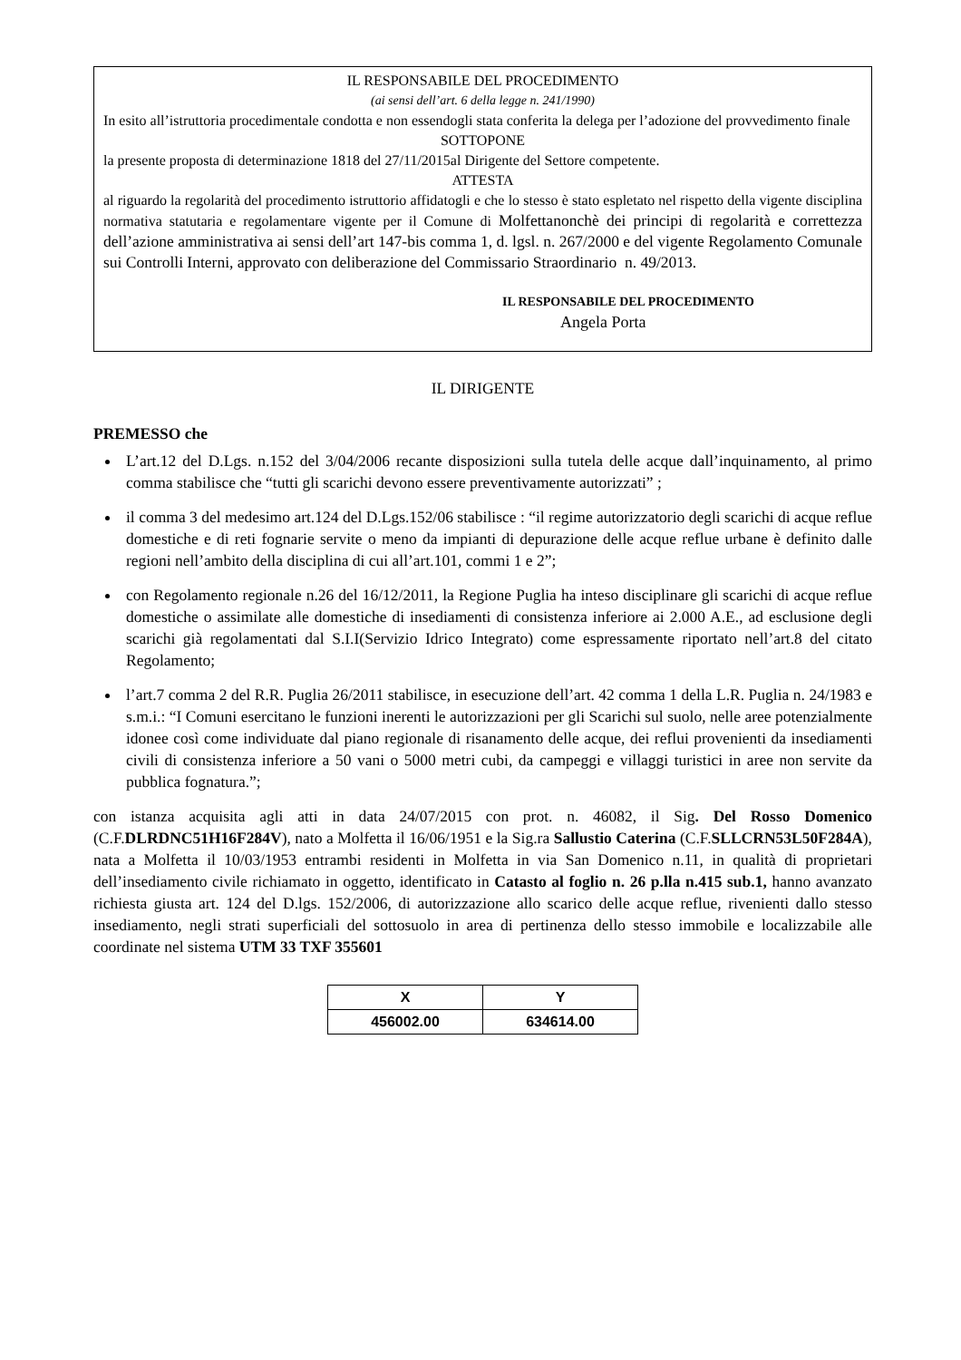IL RESPONSABILE DEL PROCEDIMENTO
(ai sensi dell’art. 6 della legge n. 241/1990)
In esito all’istruttoria procedimentale condotta e non essendogli stata conferita la delega per l’adozione del provvedimento finale
SOTTOPONE
la presente proposta di determinazione 1818 del 27/11/2015al Dirigente del Settore competente.
ATTESTA
al riguardo la regolarità del procedimento istruttorio affidatogli e che lo stesso è stato espletato nel rispetto della vigente disciplina normativa statutaria e regolamentare vigente per il Comune di Molfettanonchè dei principi di regolarità e correttezza dell’azione amministrativa ai sensi dell’art 147-bis comma 1, d. lgsl. n. 267/2000 e del vigente Regolamento Comunale sui Controlli Interni, approvato con deliberazione del Commissario Straordinario n. 49/2013.
IL RESPONSABILE DEL PROCEDIMENTO
Angela Porta
IL DIRIGENTE
PREMESSO che
L’art.12 del D.Lgs. n.152 del 3/04/2006 recante disposizioni sulla tutela delle acque dall’inquinamento, al primo comma stabilisce che “tutti gli scarichi devono essere preventivamente autorizzati” ;
il comma 3 del medesimo art.124 del D.Lgs.152/06 stabilisce : “il regime autorizzatorio degli scarichi di acque reflue domestiche e di reti fognarie servite o meno da impianti di depurazione delle acque reflue urbane è definito dalle regioni nell’ambito della disciplina di cui all’art.101, commi 1 e 2”;
con Regolamento regionale n.26 del 16/12/2011, la Regione Puglia ha inteso disciplinare gli scarichi di acque reflue domestiche o assimilate alle domestiche di insediamenti di consistenza inferiore ai 2.000 A.E., ad esclusione degli scarichi già regolamentati dal S.I.I(Servizio Idrico Integrato) come espressamente riportato nell’art.8 del citato Regolamento;
l’art.7 comma 2 del R.R. Puglia 26/2011 stabilisce, in esecuzione dell’art. 42 comma 1 della L.R. Puglia n. 24/1983 e s.m.i.: “I Comuni esercitano le funzioni inerenti le autorizzazioni per gli Scarichi sul suolo, nelle aree potenzialmente idonee così come individuate dal piano regionale di risanamento delle acque, dei reflui provenienti da insediamenti civili di consistenza inferiore a 50 vani o 5000 metri cubi, da campeggi e villaggi turistici in aree non servite da pubblica fognatura.”;
con istanza acquisita agli atti in data 24/07/2015 con prot. n. 46082, il Sig. Del Rosso Domenico (C.F.DLRDNC51H16F284V), nato a Molfetta il 16/06/1951 e la Sig.ra Sallustio Caterina (C.F.SLLCRN53L50F284A), nata a Molfetta il 10/03/1953 entrambi residenti in Molfetta in via San Domenico n.11, in qualità di proprietari dell’insediamento civile richiamato in oggetto, identificato in Catasto al foglio n. 26 p.lla n.415 sub.1, hanno avanzato richiesta giusta art. 124 del D.lgs. 152/2006, di autorizzazione allo scarico delle acque reflue, rivenienti dallo stesso insediamento, negli strati superficiali del sottosuolo in area di pertinenza dello stesso immobile e localizzabile alle coordinate nel sistema UTM 33 TXF 355601
| X | Y |
| --- | --- |
| 456002.00 | 634614.00 |